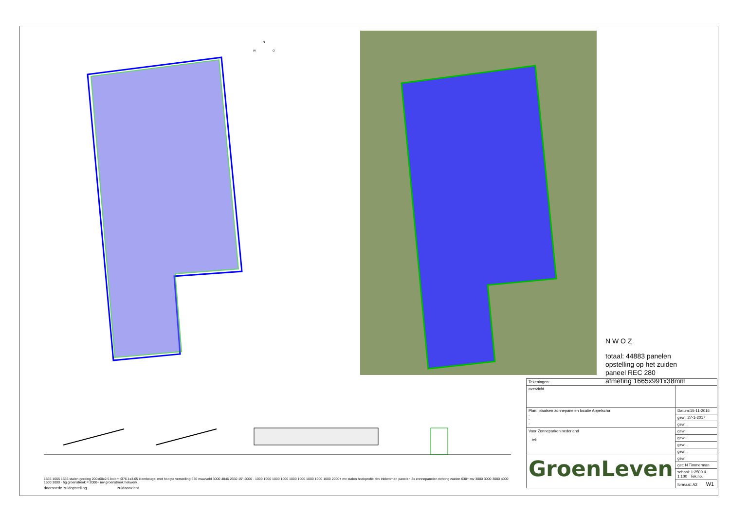N
W
O
N W O Z
totaal: 44883 panelen
opstelling op het zuiden
paneel REC 280
afmeting 1665x991x38mm
1665 1665 1665 stalen gording 200x60x2.5 kolom Ø76.1x3.65 klembeugel met hoogte verstelling 630 maaiveld 3000 4846 2650 15° 2000 · 1000 1000 1000 1000 1000 1000 1000 1000 1000 2000+ mv stalen hoekprofiel tbv inklemmen panelen 3x zonnepanelen richting zuiden 630+ mv 3000 3000 3000 4000 1500 3000 · hg groenstrook = 2000+ mv groenstrook hekwerk
doorsnede zuidopstelling zuidaanzicht
| Tekeningen: | |
| overzicht | |
| Plan: plaatsen zonnepanelen locatie Appelscha - - - | Datum:15-11-2016 |
| | gew.: 27-1-2017 |
| | gew.: |
| Voor:Zonneparken nederland tel: | gew.: |
| | gew.: |
| | gew.: |
| | gew.: |
| GroenLeven | gew.: |
| | get: N Timmerman |
| | schaal: 1:2500 & 1:100 Tek.no. |
| | formaat: A2 W1 |